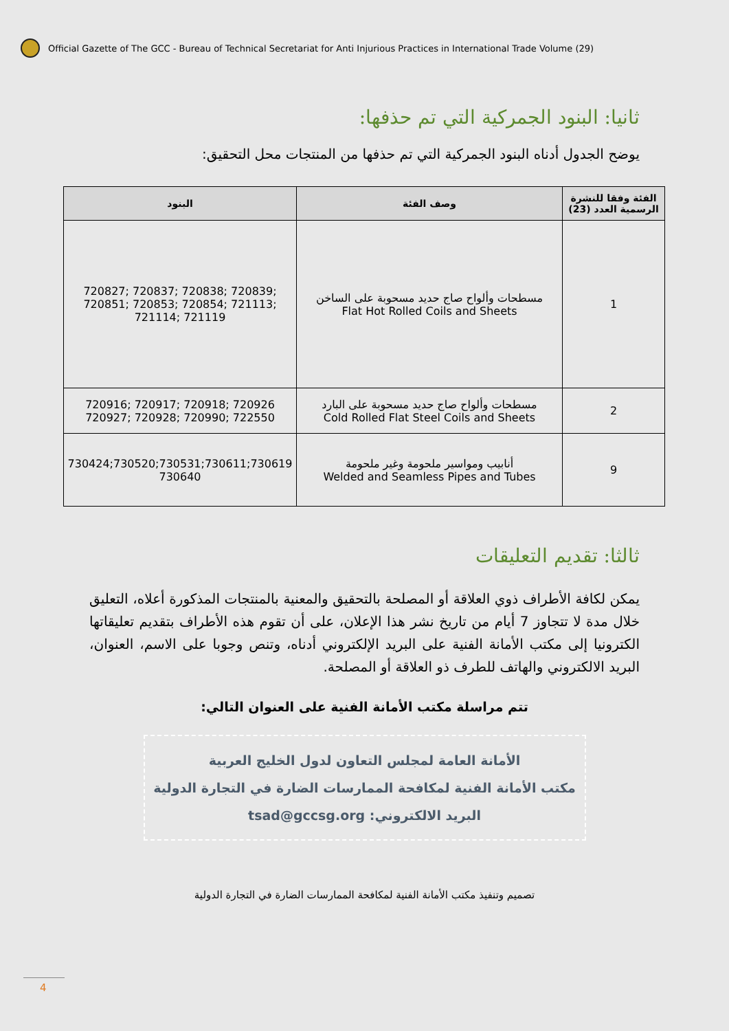Official Gazette of The GCC - Bureau of Technical Secretariat for Anti Injurious Practices in International Trade Volume (29)
ثانيا: البنود الجمركية التي تم حذفها:
يوضح الجدول أدناه البنود الجمركية التي تم حذفها من المنتجات محل التحقيق:
| الفئة وفقا للنشرة الرسمية العدد (23) | وصف الفئة | البنود |
| --- | --- | --- |
| 1 | مسطحات وألواح صاج حديد مسحوبة على الساخن Flat Hot Rolled Coils and Sheets | 720827; 720837; 720838; 720839; 720851; 720853; 720854; 721113; 721114; 721119 |
| 2 | مسطحات وألواح صاج حديد مسحوبة على البارد Cold Rolled Flat Steel Coils and Sheets | 720916; 720917; 720918; 720926 720927; 720928; 720990; 722550 |
| 9 | أنابيب ومواسير ملحومة وغير ملحومة Welded and Seamless Pipes and Tubes | 730424;730520;730531;730611;730619 730640 |
ثالثا: تقديم التعليقات
يمكن لكافة الأطراف ذوي العلاقة أو المصلحة بالتحقيق والمعنية بالمنتجات المذكورة أعلاه، التعليق خلال مدة لا تتجاوز 7 أيام من تاريخ نشر هذا الإعلان، على أن تقوم هذه الأطراف بتقديم تعليقاتها الكترونيا إلى مكتب الأمانة الفنية على البريد الإلكتروني أدناه، وتنص وجوبا على الاسم، العنوان، البريد الالكتروني والهاتف للطرف ذو العلاقة أو المصلحة.
تتم مراسلة مكتب الأمانة الفنية على العنوان التالي:
الأمانة العامة لمجلس التعاون لدول الخليج العربية
مكتب الأمانة الفنية لمكافحة الممارسات الضارة في التجارة الدولية
البريد الالكتروني: tsad@gccsg.org
تصميم وتنفيذ مكتب الأمانة الفنية لمكافحة الممارسات الضارة في التجارة الدولية
4